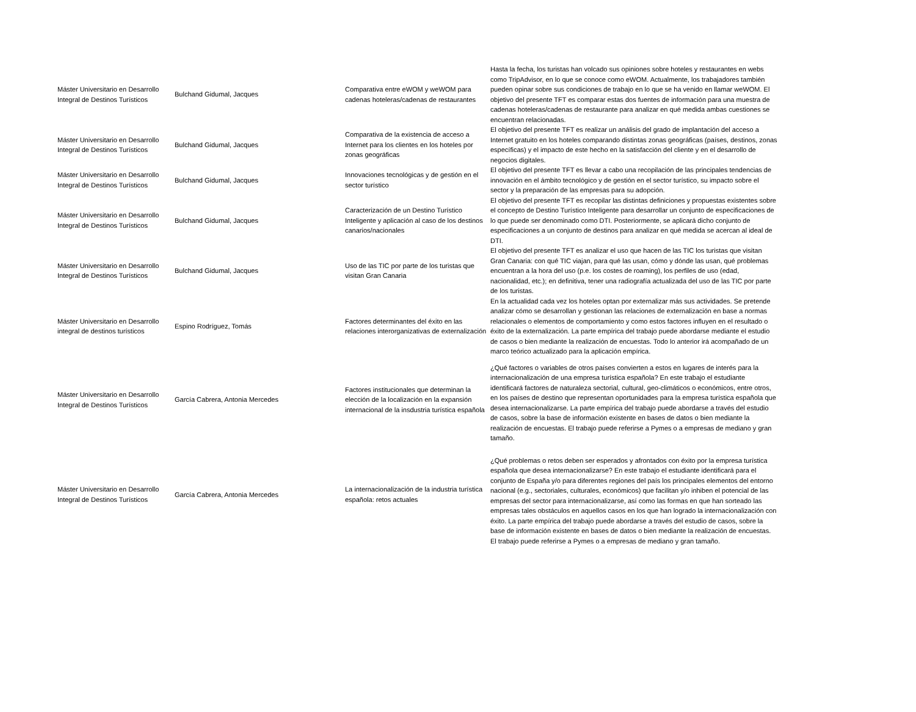| Máster Universitario en Desarrollo Integral de Destinos Turísticos | Bulchand Gidumal, Jacques | Comparativa entre eWOM y weWOM para cadenas hoteleras/cadenas de restaurantes | Hasta la fecha, los turistas han volcado sus opiniones sobre hoteles y restaurantes en webs como TripAdvisor, en lo que se conoce como eWOM. Actualmente, los trabajadores también pueden opinar sobre sus condiciones de trabajo en lo que se ha venido en llamar weWOM. El objetivo del presente TFT es comparar estas dos fuentes de información para una muestra de cadenas hoteleras/cadenas de restaurante para analizar en qué medida ambas cuestiones se encuentran relacionadas. |
| Máster Universitario en Desarrollo Integral de Destinos Turísticos | Bulchand Gidumal, Jacques | Comparativa de la existencia de acceso a Internet para los clientes en los hoteles por zonas geográficas | El objetivo del presente TFT es realizar un análisis del grado de implantación del acceso a Internet gratuito en los hoteles comparando distintas zonas geográficas (países, destinos, zonas específicas) y el impacto de este hecho en la satisfacción del cliente y en el desarrollo de negocios digitales. |
| Máster Universitario en Desarrollo Integral de Destinos Turísticos | Bulchand Gidumal, Jacques | Innovaciones tecnológicas y de gestión en el sector turístico | El objetivo del presente TFT es llevar a cabo una recopilación de las principales tendencias de innovación en el ámbito tecnológico y de gestión en el sector turístico, su impacto sobre el sector y la preparación de las empresas para su adopción. |
| Máster Universitario en Desarrollo Integral de Destinos Turísticos | Bulchand Gidumal, Jacques | Caracterización de un Destino Turístico Inteligente y aplicación al caso de los destinos canarios/nacionales | El objetivo del presente TFT es recopilar las distintas definiciones y propuestas existentes sobre el concepto de Destino Turístico Inteligente para desarrollar un conjunto de especificaciones de lo que puede ser denominado como DTI. Posteriormente, se aplicará dicho conjunto de especificaciones a un conjunto de destinos para analizar en qué medida se acercan al ideal de DTI. |
| Máster Universitario en Desarrollo Integral de Destinos Turísticos | Bulchand Gidumal, Jacques | Uso de las TIC por parte de los turistas que visitan Gran Canaria | El objetivo del presente TFT es analizar el uso que hacen de las TIC los turistas que visitan Gran Canaria: con qué TIC viajan, para qué las usan, cómo y dónde las usan, qué problemas encuentran a la hora del uso (p.e. los costes de roaming), los perfiles de uso (edad, nacionalidad, etc.); en definitiva, tener una radiografía actualizada del uso de las TIC por parte de los turistas. |
| Máster Universitario en Desarrollo integral de destinos turísticos | Espino Rodríguez, Tomás | Factores determinantes del éxito en las relaciones interorganizativas de externalización | En la actualidad cada vez los hoteles optan por externalizar más sus actividades. Se pretende analizar cómo se desarrollan y gestionan las relaciones de externalización en base a normas relacionales o elementos de comportamiento y como estos factores influyen en el resultado o éxito de la externalización. La parte empírica del trabajo puede abordarse mediante el estudio de casos o bien mediante la realización de encuestas. Todo lo anterior irá acompañado de un marco teórico actualizado para la aplicación empírica. |
| Máster Universitario en Desarrollo Integral de Destinos Turísticos | García Cabrera, Antonia Mercedes | Factores institucionales que determinan la elección de la localización en la expansión internacional de la insdustria turística española | ¿Qué factores o variables de otros países convierten a estos en lugares de interés para la internacionalización de una empresa turística española? En este trabajo el estudiante identificará factores de naturaleza sectorial, cultural, geo-climáticos o económicos, entre otros, en los países de destino que representan oportunidades para la empresa turística española que desea internacionalizarse. La parte empírica del trabajo puede abordarse a través del estudio de casos, sobre la base de información existente en bases de datos o bien mediante la realización de encuestas. El trabajo puede referirse a Pymes o a empresas de mediano y gran tamaño. |
| Máster Universitario en Desarrollo Integral de Destinos Turísticos | García Cabrera, Antonia Mercedes | La internacionalización de la industria turística española: retos actuales | ¿Qué problemas o retos deben ser esperados y afrontados con éxito por la empresa turística española que desea internacionalizarse? En este trabajo el estudiante identificará para el conjunto de España y/o para diferentes regiones del país los principales elementos del entorno nacional (e.g., sectoriales, culturales, económicos) que facilitan y/o inhiben el potencial de las empresas del sector para internacionalizarse, así como las formas en que han sorteado las empresas tales obstáculos en aquellos casos en los que han logrado la internacionalización con éxito. La parte empírica del trabajo puede abordarse a través del estudio de casos, sobre la base de información existente en bases de datos o bien mediante la realización de encuestas. El trabajo puede referirse a Pymes o a empresas de mediano y gran tamaño. |